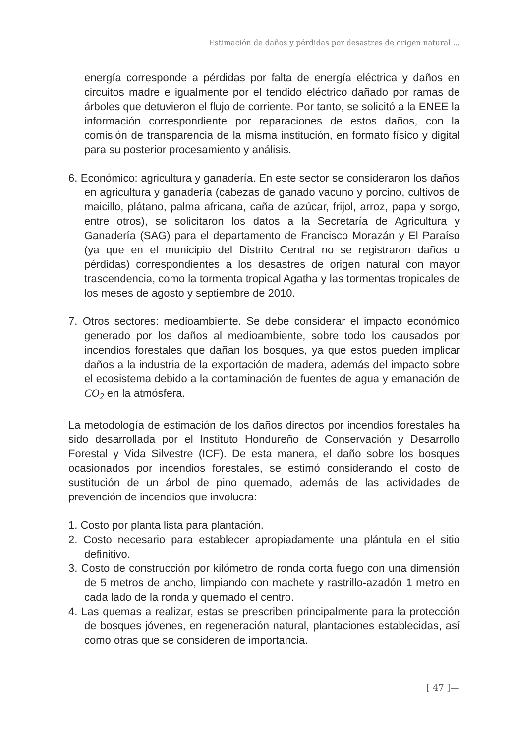Estimación de daños y pérdidas por desastres de origen natural ...
energía corresponde a pérdidas por falta de energía eléctrica y daños en circuitos madre e igualmente por el tendido eléctrico dañado por ramas de árboles que detuvieron el flujo de corriente. Por tanto, se solicitó a la ENEE la información correspondiente por reparaciones de estos daños, con la comisión de transparencia de la misma institución, en formato físico y digital para su posterior procesamiento y análisis.
6. Económico: agricultura y ganadería. En este sector se consideraron los daños en agricultura y ganadería (cabezas de ganado vacuno y porcino, cultivos de maicillo, plátano, palma africana, caña de azúcar, frijol, arroz, papa y sorgo, entre otros), se solicitaron los datos a la Secretaría de Agricultura y Ganadería (SAG) para el departamento de Francisco Morazán y El Paraíso (ya que en el municipio del Distrito Central no se registraron daños o pérdidas) correspondientes a los desastres de origen natural con mayor trascendencia, como la tormenta tropical Agatha y las tormentas tropicales de los meses de agosto y septiembre de 2010.
7. Otros sectores: medioambiente. Se debe considerar el impacto económico generado por los daños al medioambiente, sobre todo los causados por incendios forestales que dañan los bosques, ya que estos pueden implicar daños a la industria de la exportación de madera, además del impacto sobre el ecosistema debido a la contaminación de fuentes de agua y emanación de CO<sub>2</sub> en la atmósfera.
La metodología de estimación de los daños directos por incendios forestales ha sido desarrollada por el Instituto Hondureño de Conservación y Desarrollo Forestal y Vida Silvestre (ICF). De esta manera, el daño sobre los bosques ocasionados por incendios forestales, se estimó considerando el costo de sustitución de un árbol de pino quemado, además de las actividades de prevención de incendios que involucra:
1. Costo por planta lista para plantación.
2. Costo necesario para establecer apropiadamente una plántula en el sitio definitivo.
3. Costo de construcción por kilómetro de ronda corta fuego con una dimensión de 5 metros de ancho, limpiando con machete y rastrillo-azadón 1 metro en cada lado de la ronda y quemado el centro.
4. Las quemas a realizar, estas se prescriben principalmente para la protección de bosques jóvenes, en regeneración natural, plantaciones establecidas, así como otras que se consideren de importancia.
[ 47 ]—